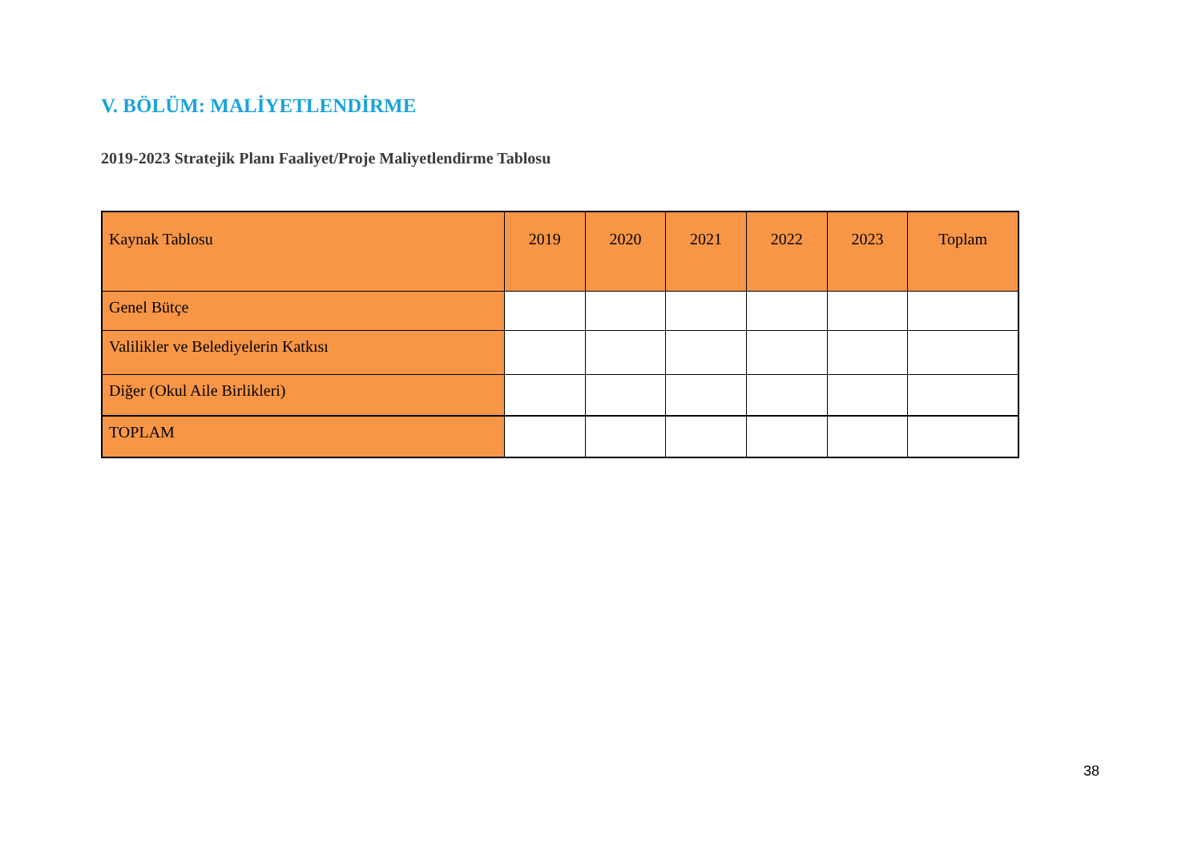V. BÖLÜM: MALİYETLENDİRME
2019-2023 Stratejik Planı Faaliyet/Proje Maliyetlendirme Tablosu
| Kaynak Tablosu | 2019 | 2020 | 2021 | 2022 | 2023 | Toplam |
| --- | --- | --- | --- | --- | --- | --- |
| Genel Bütçe | | | | | | |
| Valilikler ve Belediyelerin Katkısı | | | | | | |
| Diğer (Okul Aile Birlikleri) | | | | | | |
| TOPLAM | | | | | | |
38